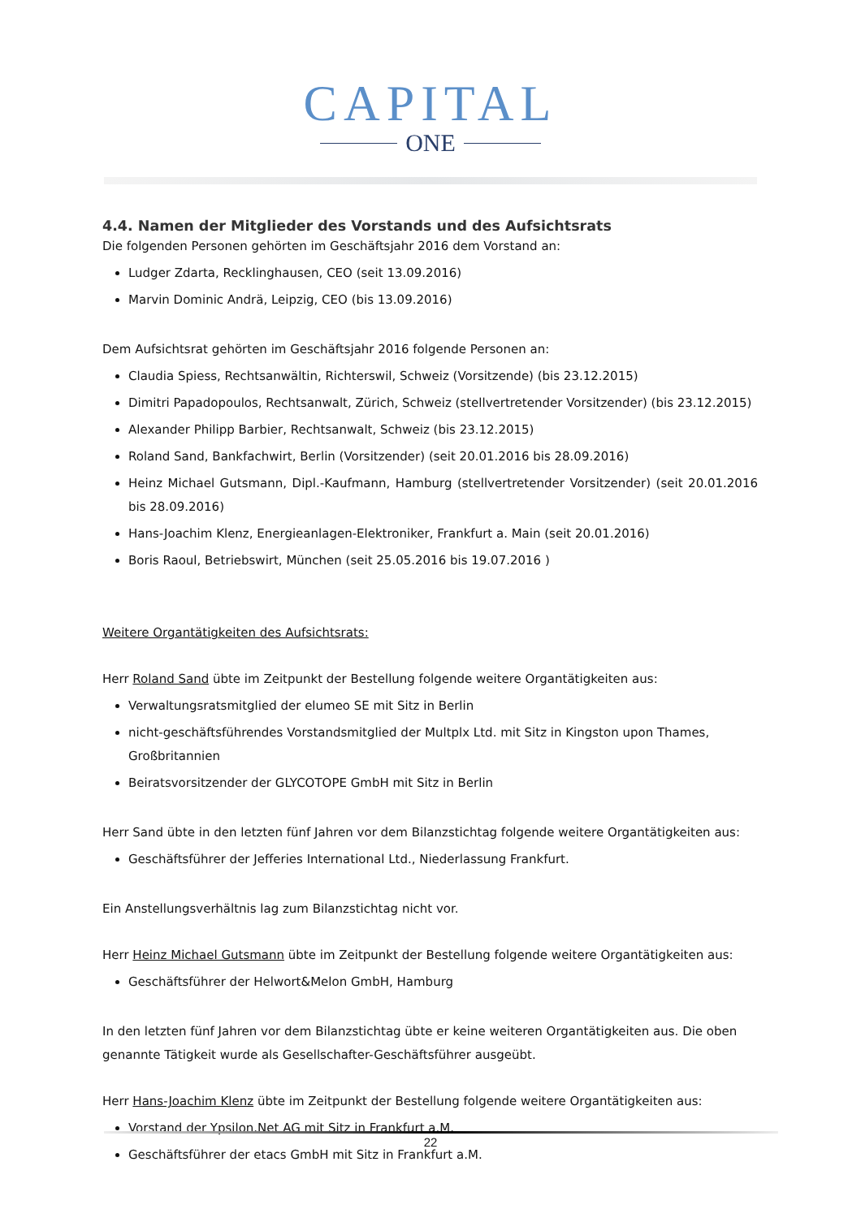CAPITAL
ONE
4.4. Namen der Mitglieder des Vorstands und des Aufsichtsrats
Die folgenden Personen gehörten im Geschäftsjahr 2016 dem Vorstand an:
Ludger Zdarta, Recklinghausen, CEO (seit 13.09.2016)
Marvin Dominic Andrä, Leipzig, CEO (bis 13.09.2016)
Dem Aufsichtsrat gehörten im Geschäftsjahr 2016 folgende Personen an:
Claudia Spiess, Rechtsanwältin, Richterswil, Schweiz (Vorsitzende) (bis 23.12.2015)
Dimitri Papadopoulos, Rechtsanwalt, Zürich, Schweiz (stellvertretender Vorsitzender) (bis 23.12.2015)
Alexander Philipp Barbier, Rechtsanwalt, Schweiz (bis 23.12.2015)
Roland Sand, Bankfachwirt, Berlin (Vorsitzender) (seit 20.01.2016 bis 28.09.2016)
Heinz Michael Gutsmann, Dipl.-Kaufmann, Hamburg (stellvertretender Vorsitzender) (seit 20.01.2016 bis 28.09.2016)
Hans-Joachim Klenz, Energieanlagen-Elektroniker, Frankfurt a. Main (seit 20.01.2016)
Boris Raoul, Betriebswirt, München (seit 25.05.2016 bis 19.07.2016 )
Weitere Organtätigkeiten des Aufsichtsrats:
Herr Roland Sand übte im Zeitpunkt der Bestellung folgende weitere Organtätigkeiten aus:
Verwaltungsratsmitglied der elumeo SE mit Sitz in Berlin
nicht-geschäftsführendes Vorstandsmitglied der Multplx Ltd. mit Sitz in Kingston upon Thames, Großbritannien
Beiratsvorsitzender der GLYCOTOPE GmbH mit Sitz in Berlin
Herr Sand übte in den letzten fünf Jahren vor dem Bilanzstichtag folgende weitere Organtätigkeiten aus:
Geschäftsführer der Jefferies International Ltd., Niederlassung Frankfurt.
Ein Anstellungsverhältnis lag zum Bilanzstichtag nicht vor.
Herr Heinz Michael Gutsmann übte im Zeitpunkt der Bestellung folgende weitere Organtätigkeiten aus:
Geschäftsführer der Helwort&Melon GmbH, Hamburg
In den letzten fünf Jahren vor dem Bilanzstichtag übte er keine weiteren Organtätigkeiten aus. Die oben genannte Tätigkeit wurde als Gesellschafter-Geschäftsführer ausgeübt.
Herr Hans-Joachim Klenz übte im Zeitpunkt der Bestellung folgende weitere Organtätigkeiten aus:
Vorstand der Ypsilon.Net AG mit Sitz in Frankfurt a.M.
Geschäftsführer der etacs GmbH mit Sitz in Frankfurt a.M.
22